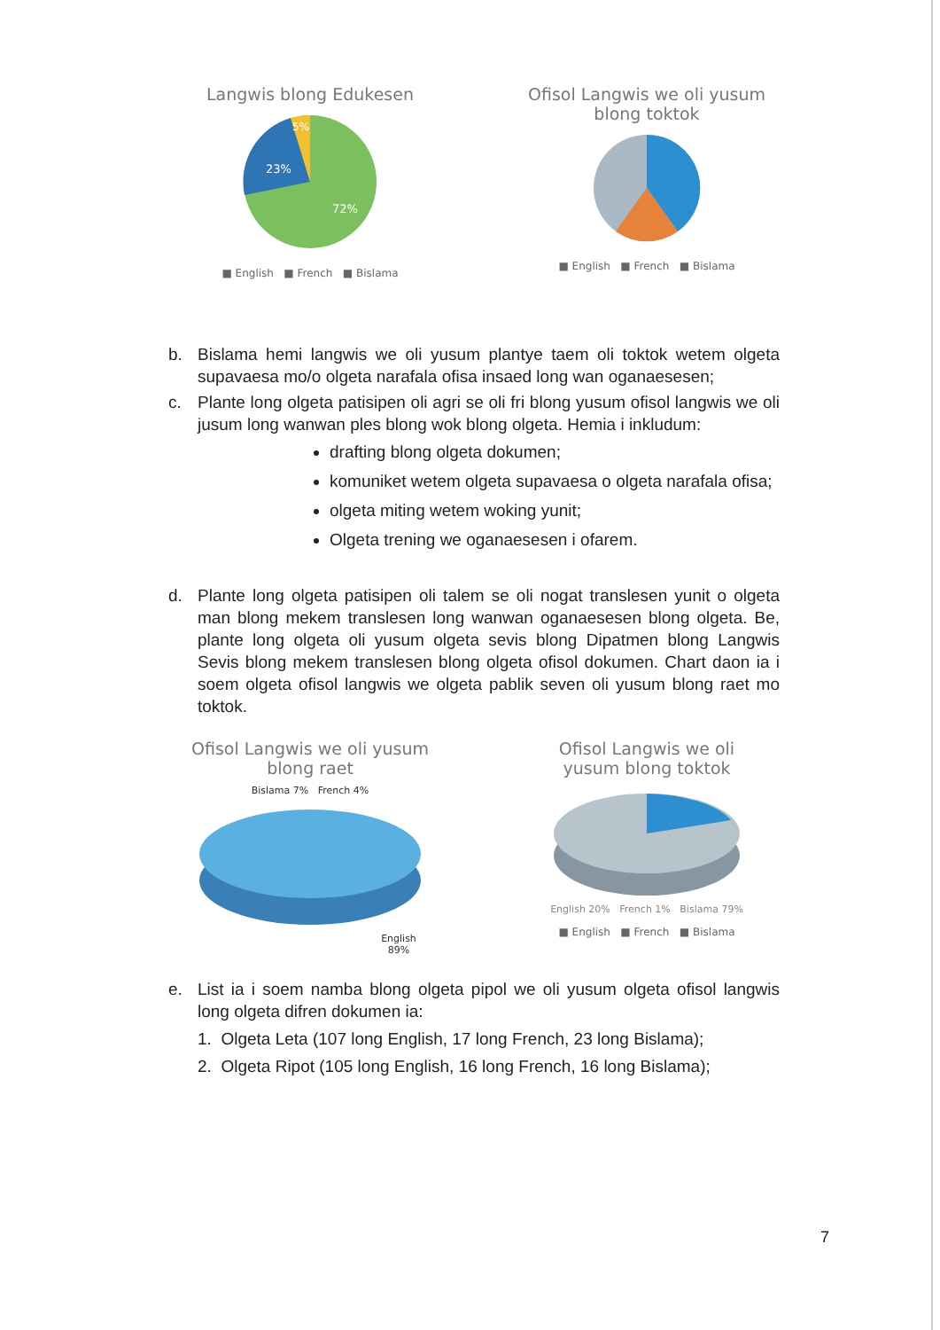Langwis blong Edukesen
23%
5%
72%
■ English ■ French ■ Bislama
Ofisol Langwis we oli yusum
blong toktok
■ English ■ French ■ Bislama
b. Bislama hemi langwis we oli yusum plantye taem oli toktok wetem olgeta supavaesa mo/o olgeta narafala ofisa insaed long wan oganaesesen;
c. Plante long olgeta patisipen oli agri se oli fri blong yusum ofisol langwis we oli jusum long wanwan ples blong wok blong olgeta. Hemia i inkludum:
drafting blong olgeta dokumen;
komuniket wetem olgeta supavaesa o olgeta narafala ofisa;
olgeta miting wetem woking yunit;
Olgeta trening we oganaesesen i ofarem.
d. Plante long olgeta patisipen oli talem se oli nogat translesen yunit o olgeta man blong mekem translesen long wanwan oganaesesen blong olgeta. Be, plante long olgeta oli yusum olgeta sevis blong Dipatmen blong Langwis Sevis blong mekem translesen blong olgeta ofisol dokumen. Chart daon ia i soem olgeta ofisol langwis we olgeta pablik seven oli yusum blong raet mo toktok.
Ofisol Langwis we oli yusum
blong raet
Bislama 7% French 4%
English
89%
Ofisol Langwis we oli
yusum blong toktok
English 20% French 1% Bislama 79%
■ English ■ French ■ Bislama
e. List ia i soem namba blong olgeta pipol we oli yusum olgeta ofisol langwis long olgeta difren dokumen ia:
1. Olgeta Leta (107 long English, 17 long French, 23 long Bislama);
2. Olgeta Ripot (105 long English, 16 long French, 16 long Bislama);
7